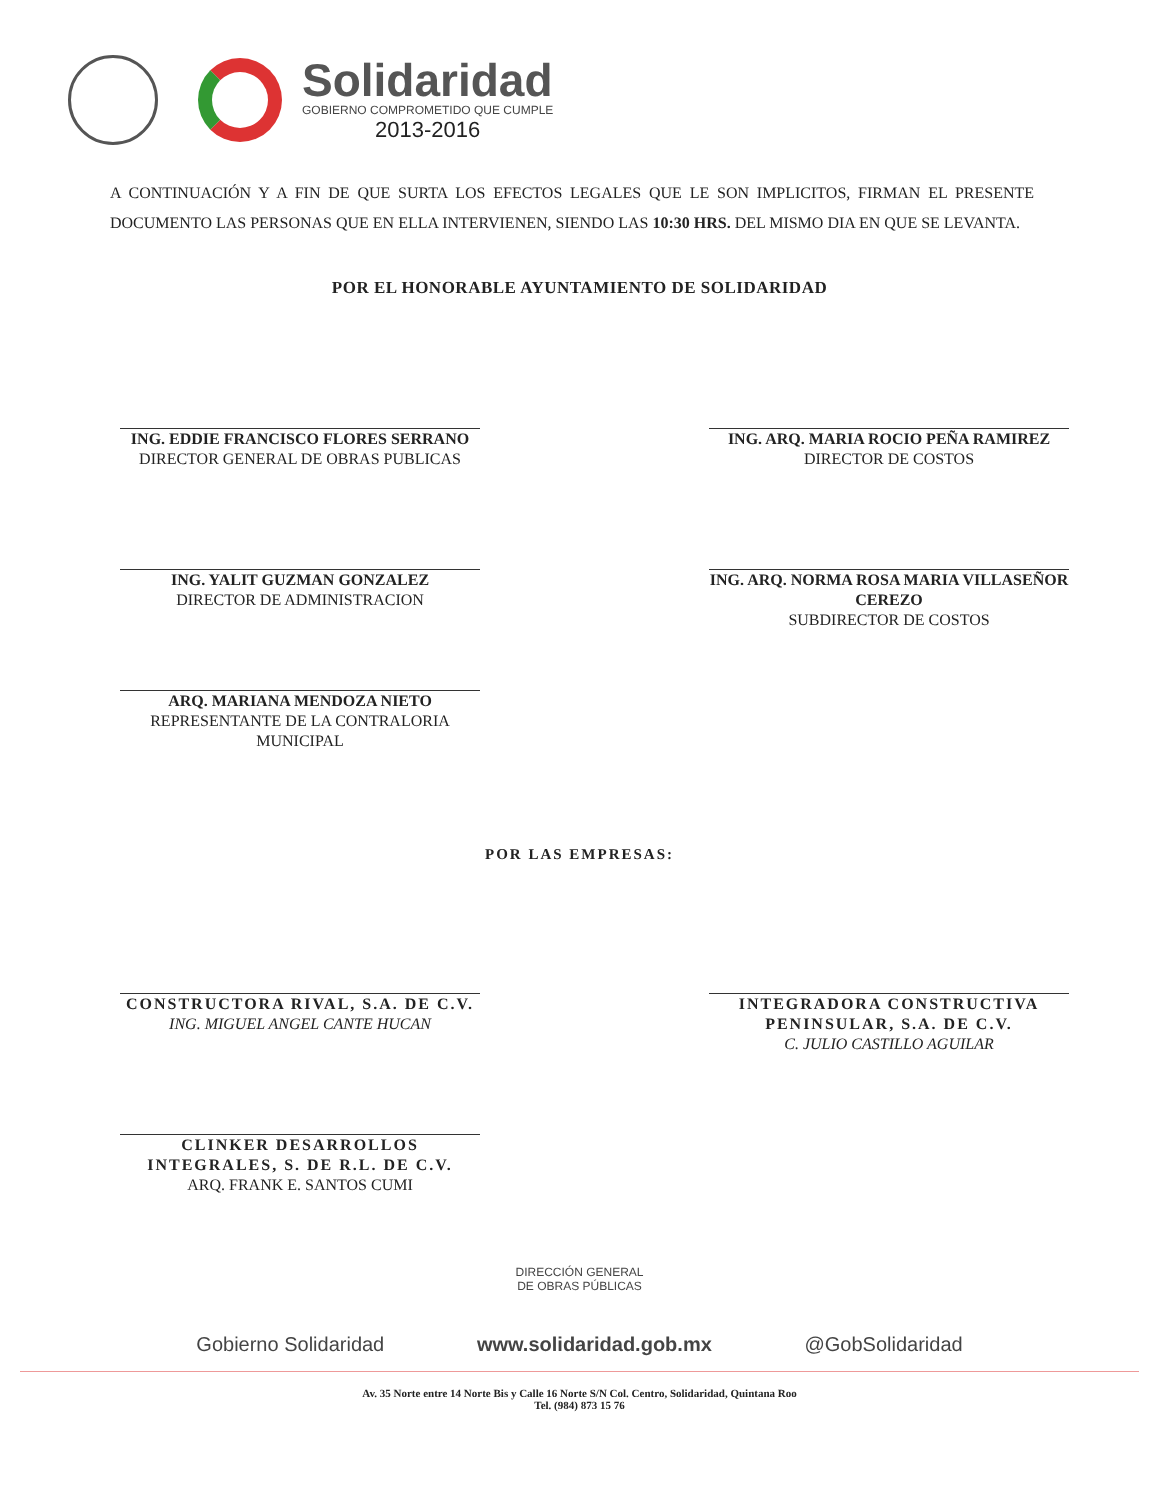Solidaridad
GOBIERNO COMPROMETIDO QUE CUMPLE
2013-2016
A CONTINUACIÓN Y A FIN DE QUE SURTA LOS EFECTOS LEGALES QUE LE SON IMPLICITOS, FIRMAN EL PRESENTE DOCUMENTO LAS PERSONAS QUE EN ELLA INTERVIENEN, SIENDO LAS 10:30 HRS. DEL MISMO DIA EN QUE SE LEVANTA.
POR EL HONORABLE AYUNTAMIENTO DE SOLIDARIDAD
ING. EDDIE FRANCISCO FLORES SERRANO
DIRECTOR GENERAL DE OBRAS PUBLICAS
ING. ARQ. MARIA ROCIO PEÑA RAMIREZ
DIRECTOR DE COSTOS
ING. YALIT GUZMAN GONZALEZ
DIRECTOR DE ADMINISTRACION
ING. ARQ. NORMA ROSA MARIA VILLASEÑOR CEREZO
SUBDIRECTOR DE COSTOS
ARQ. MARIANA MENDOZA NIETO
REPRESENTANTE DE LA CONTRALORIA MUNICIPAL
POR LAS EMPRESAS:
CONSTRUCTORA RIVAL, S.A. DE C.V.
ING. MIGUEL ANGEL CANTE HUCAN
INTEGRADORA CONSTRUCTIVA PENINSULAR, S.A. DE C.V.
C. JULIO CASTILLO AGUILAR
CLINKER DESARROLLOS INTEGRALES, S. DE R.L. DE C.V.
ARQ. FRANK E. SANTOS CUMI
DIRECCIÓN GENERAL
DE OBRAS PÚBLICAS
Gobierno Solidaridad www.solidaridad.gob.mx @GobSolidaridad
Av. 35 Norte entre 14 Norte Bis y Calle 16 Norte S/N Col. Centro, Solidaridad, Quintana Roo
Tel. (984) 873 15 76